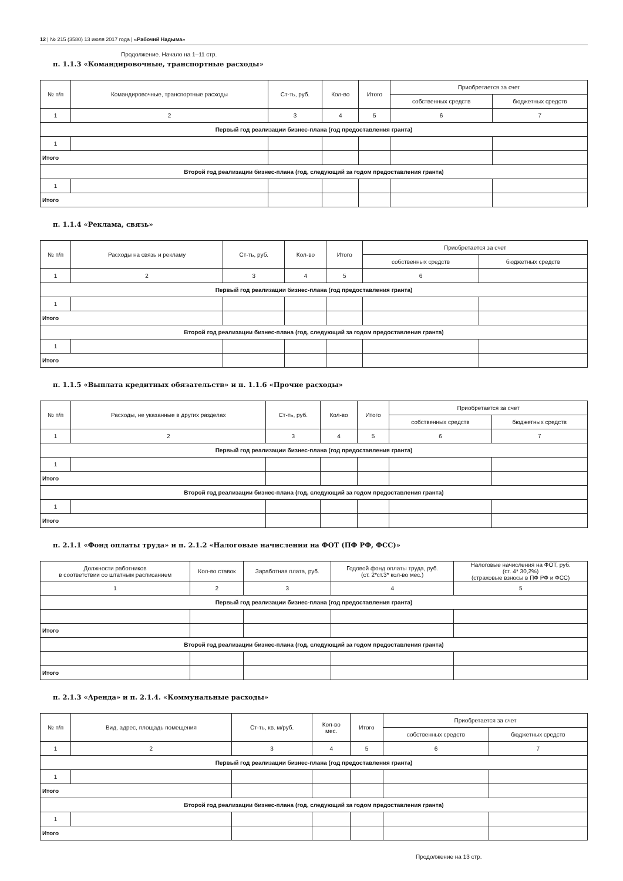12 | № 215 (3580) 13 июля 2017 года | «Рабочий Надыма»
Продолжение. Начало на 1–11 стр.
п. 1.1.3 «Командировочные, транспортные расходы»
| № п/п | Командировочные, транспортные расходы | Ст-ть, руб. | Кол-во | Итого | Приобретается за счет | |
| --- | --- | --- | --- | --- | --- | --- |
| | | | | | собственных средств | бюджетных средств |
| 1 | 2 | 3 | 4 | 5 | 6 | 7 |
| Первый год реализации бизнес-плана (год предоставления гранта) | | | | | | |
| 1 | | | | | | |
| Итого | | | | | | |
| Второй год реализации бизнес-плана (год, следующий за годом предоставления гранта) | | | | | | |
| 1 | | | | | | |
| Итого | | | | | | |
п. 1.1.4 «Реклама, связь»
| № п/п | Расходы на связь и рекламу | Ст-ть, руб. | Кол-во | Итого | Приобретается за счет | |
| --- | --- | --- | --- | --- | --- | --- |
| | | | | | собственных средств | бюджетных средств |
| 1 | 2 | 3 | 4 | 5 | 6 | |
| Первый год реализации бизнес-плана (год предоставления гранта) | | | | | | |
| 1 | | | | | | |
| Итого | | | | | | |
| Второй год реализации бизнес-плана (год, следующий за годом предоставления гранта) | | | | | | |
| 1 | | | | | | |
| Итого | | | | | | |
п. 1.1.5 «Выплата кредитных обязательств» и п. 1.1.6 «Прочие расходы»
| № п/п | Расходы, не указанные в других разделах | Ст-ть, руб. | Кол-во | Итого | Приобретается за счет | |
| --- | --- | --- | --- | --- | --- | --- |
| | | | | | собственных средств | бюджетных средств |
| 1 | 2 | 3 | 4 | 5 | 6 | 7 |
| Первый год реализации бизнес-плана (год предоставления гранта) | | | | | | |
| 1 | | | | | | |
| Итого | | | | | | |
| Второй год реализации бизнес-плана (год, следующий за годом предоставления гранта) | | | | | | |
| 1 | | | | | | |
| Итого | | | | | | |
п. 2.1.1 «Фонд оплаты труда» и п. 2.1.2 «Налоговые начисления на ФОТ (ПФ РФ, ФСС)»
| Должности работников в соответствии со штатным расписанием | Кол-во ставок | Заработная плата, руб. | Годовой фонд оплаты труда, руб. (ст. 2*ст.3* кол-во мес.) | Налоговые начисления на ФОТ, руб. (ст. 4* 30,2%) (страховые взносы в ПФ РФ и ФСС) |
| --- | --- | --- | --- | --- |
| 1 | 2 | 3 | 4 | 5 |
| Первый год реализации бизнес-плана (год предоставления гранта) | | | | |
| Итого | | | | |
| Второй год реализации бизнес-плана (год, следующий за годом предоставления гранта) | | | | |
| Итого | | | | |
п. 2.1.3 «Аренда» и п. 2.1.4. «Коммунальные расходы»
| № п/п | Вид, адрес, площадь помещения | Ст-ть, кв. м/руб. | Кол-во мес. | Итого | Приобретается за счет | |
| --- | --- | --- | --- | --- | --- | --- |
| | | | | | собственных средств | бюджетных средств |
| 1 | 2 | 3 | 4 | 5 | 6 | 7 |
| Первый год реализации бизнес-плана (год предоставления гранта) | | | | | | |
| 1 | | | | | | |
| Итого | | | | | | |
| Второй год реализации бизнес-плана (год, следующий за годом предоставления гранта) | | | | | | |
| 1 | | | | | | |
| Итого | | | | | | |
Продолжение на 13 стр.